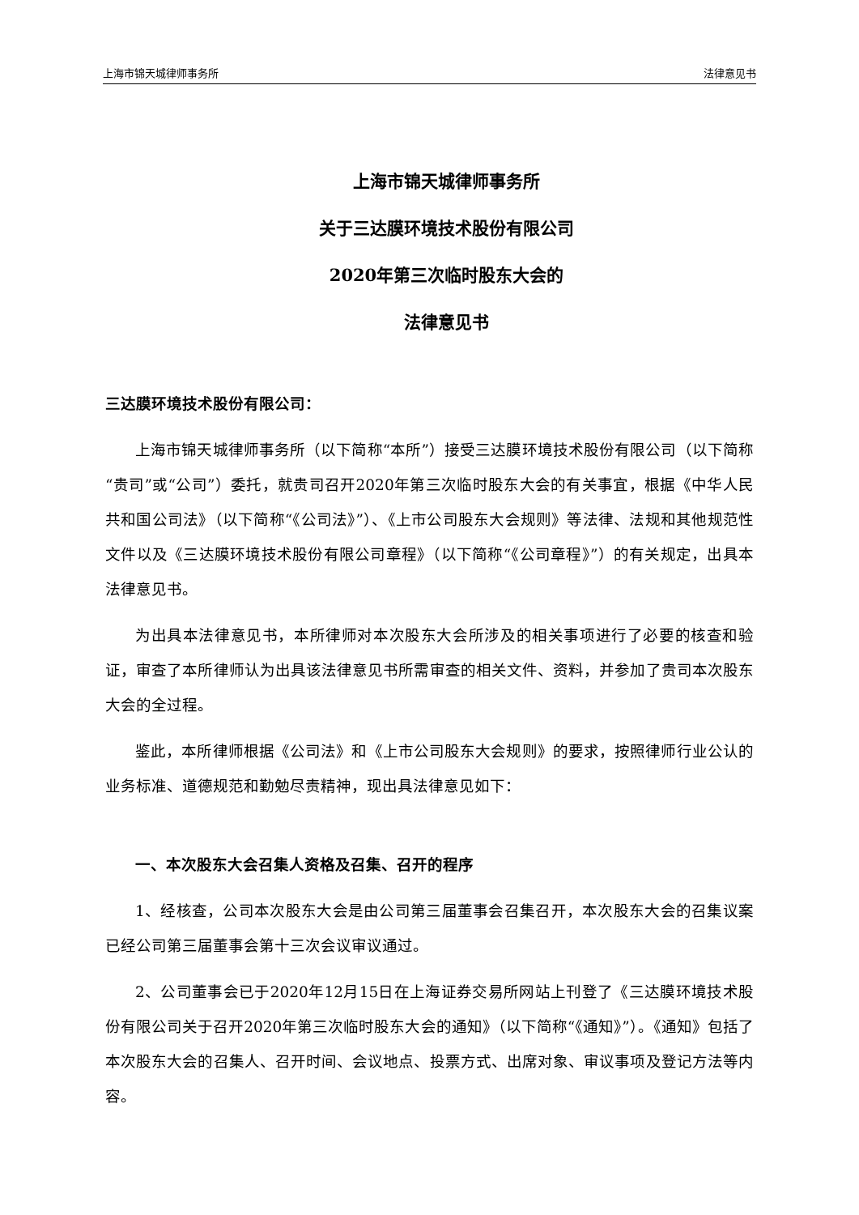上海市锦天城律师事务所 法律意见书
上海市锦天城律师事务所
关于三达膜环境技术股份有限公司
2020年第三次临时股东大会的
法律意见书
三达膜环境技术股份有限公司：
上海市锦天城律师事务所（以下简称“本所”）接受三达膜环境技术股份有限公司（以下简称“贵司”或“公司”）委托，就贵司召开2020年第三次临时股东大会的有关事宜，根据《中华人民共和国公司法》（以下简称“《公司法》”）、《上市公司股东大会规则》等法律、法规和其他规范性文件以及《三达膜环境技术股份有限公司章程》（以下简称“《公司章程》”）的有关规定，出具本法律意见书。
为出具本法律意见书，本所律师对本次股东大会所涉及的相关事项进行了必要的核查和验证，审查了本所律师认为出具该法律意见书所需审查的相关文件、资料，并参加了贵司本次股东大会的全过程。
鉴此，本所律师根据《公司法》和《上市公司股东大会规则》的要求，按照律师行业公认的业务标准、道德规范和勤勉尽责精神，现出具法律意见如下：
一、本次股东大会召集人资格及召集、召开的程序
1、经核查，公司本次股东大会是由公司第三届董事会召集召开，本次股东大会的召集议案已经公司第三届董事会第十三次会议审议通过。
2、公司董事会已于2020年12月15日在上海证券交易所网站上刊登了《三达膜环境技术股份有限公司关于召开2020年第三次临时股东大会的通知》（以下简称“《通知》”）。《通知》包括了本次股东大会的召集人、召开时间、会议地点、投票方式、出席对象、审议事项及登记方法等内容。